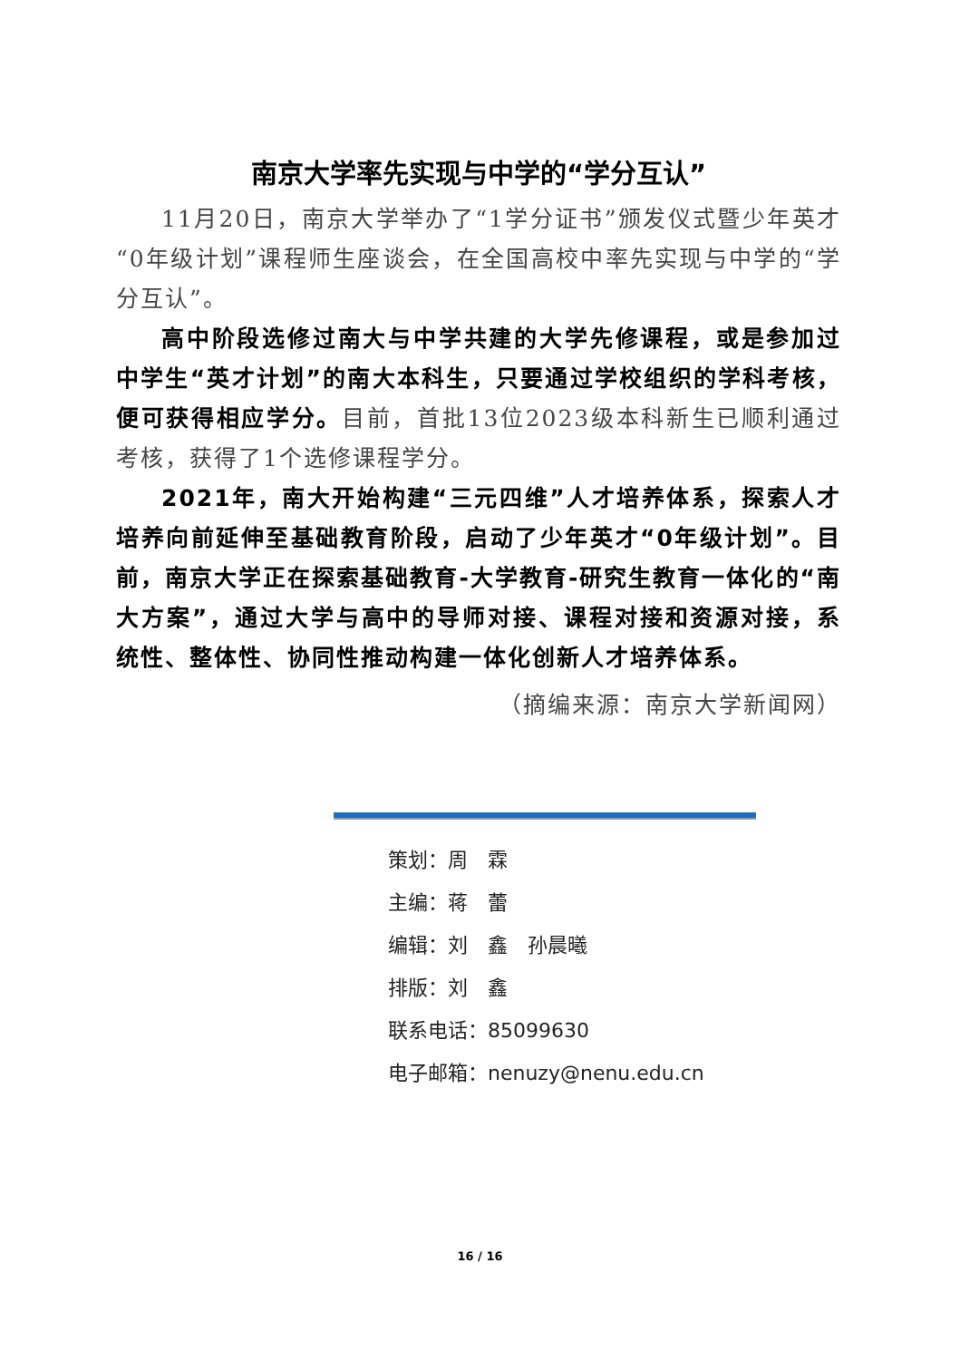南京大学率先实现与中学的“学分互认”
11月20日，南京大学举办了“1学分证书”颁发仪式暨少年英才“0年级计划”课程师生座谈会，在全国高校中率先实现与中学的“学分互认”。
高中阶段选修过南大与中学共建的大学先修课程，或是参加过中学生“英才计划”的南大本科生，只要通过学校组织的学科考核，便可获得相应学分。目前，首批13位2023级本科新生已顺利通过考核，获得了1个选修课程学分。
2021年，南大开始构建“三元四维”人才培养体系，探索人才培养向前延伸至基础教育阶段，启动了少年英才“0年级计划”。目前，南京大学正在探索基础教育-大学教育-研究生教育一体化的“南大方案”，通过大学与高中的导师对接、课程对接和资源对接，系统性、整体性、协同性推动构建一体化创新人才培养体系。
（摘编来源：南京大学新闻网）
策划：周　霖
主编：蒋　蕾
编辑：刘　鑫　孙晨曦
排版：刘　鑫
联系电话：85099630
电子邮箱：nenuzy@nenu.edu.cn
16 / 16